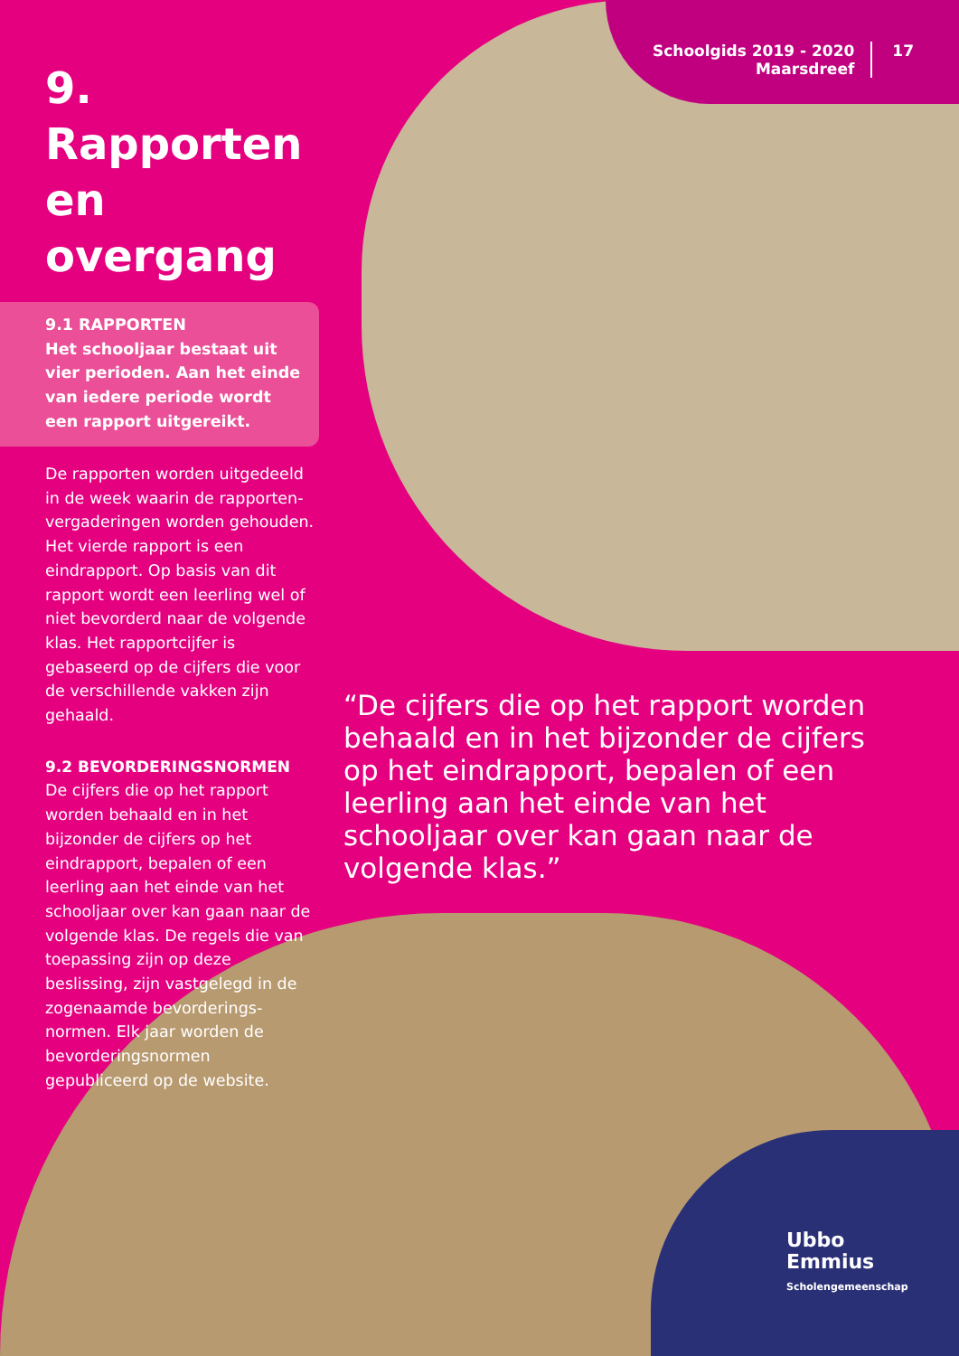Schoolgids 2019 - 2020
Maarsdreef
17
9. Rapporten en overgang
9.1 RAPPORTEN
Het schooljaar bestaat uit vier perioden. Aan het einde van iedere periode wordt een rapport uitgereikt.
De rapporten worden uitgedeeld in de week waarin de rapporten­vergaderingen worden gehouden. Het vierde rapport is een eindrapport. Op basis van dit rapport wordt een leerling wel of niet bevorderd naar de volgende klas. Het rapportcijfer is gebaseerd op de cijfers die voor de verschillende vakken zijn gehaald.
9.2 BEVORDERINGSNORMEN
De cijfers die op het rapport worden behaald en in het bijzonder de cijfers op het eindrapport, bepalen of een leerling aan het einde van het schooljaar over kan gaan naar de volgende klas. De regels die van toepassing zijn op deze beslissing, zijn vastgelegd in de zogenaamde bevorderings­normen. Elk jaar worden de bevorderingsnormen gepubliceerd op de website.
“De cijfers die op het rapport worden behaald en in het bijzonder de cijfers op het eindrapport, bepalen of een leerling aan het einde van het schooljaar over kan gaan naar de volgende klas.”
Ubbo
Emmius
Scholengemeenschap